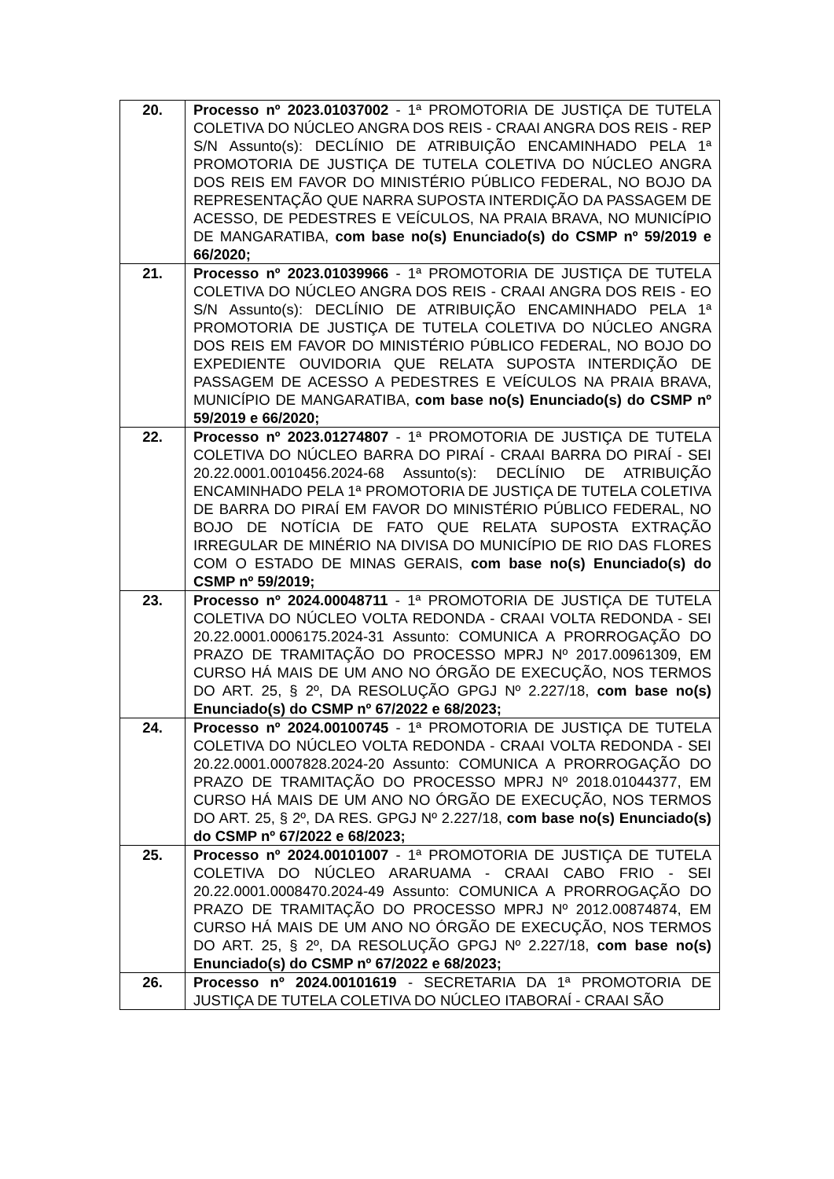| 20. | Processo nº 2023.01037002 - 1ª PROMOTORIA DE JUSTIÇA DE TUTELA COLETIVA DO NÚCLEO ANGRA DOS REIS - CRAAI ANGRA DOS REIS - REP S/N Assunto(s): DECLÍNIO DE ATRIBUIÇÃO ENCAMINHADO PELA 1ª PROMOTORIA DE JUSTIÇA DE TUTELA COLETIVA DO NÚCLEO ANGRA DOS REIS EM FAVOR DO MINISTÉRIO PÚBLICO FEDERAL, NO BOJO DA REPRESENTAÇÃO QUE NARRA SUPOSTA INTERDIÇÃO DA PASSAGEM DE ACESSO, DE PEDESTRES E VEÍCULOS, NA PRAIA BRAVA, NO MUNICÍPIO DE MANGARATIBA, com base no(s) Enunciado(s) do CSMP nº 59/2019 e 66/2020; |
| 21. | Processo nº 2023.01039966 - 1ª PROMOTORIA DE JUSTIÇA DE TUTELA COLETIVA DO NÚCLEO ANGRA DOS REIS - CRAAI ANGRA DOS REIS - EO S/N Assunto(s): DECLÍNIO DE ATRIBUIÇÃO ENCAMINHADO PELA 1ª PROMOTORIA DE JUSTIÇA DE TUTELA COLETIVA DO NÚCLEO ANGRA DOS REIS EM FAVOR DO MINISTÉRIO PÚBLICO FEDERAL, NO BOJO DO EXPEDIENTE OUVIDORIA QUE RELATA SUPOSTA INTERDIÇÃO DE PASSAGEM DE ACESSO A PEDESTRES E VEÍCULOS NA PRAIA BRAVA, MUNICÍPIO DE MANGARATIBA, com base no(s) Enunciado(s) do CSMP nº 59/2019 e 66/2020; |
| 22. | Processo nº 2023.01274807 - 1ª PROMOTORIA DE JUSTIÇA DE TUTELA COLETIVA DO NÚCLEO BARRA DO PIRAÍ - CRAAI BARRA DO PIRAÍ - SEI 20.22.0001.0010456.2024-68 Assunto(s): DECLÍNIO DE ATRIBUIÇÃO ENCAMINHADO PELA 1ª PROMOTORIA DE JUSTIÇA DE TUTELA COLETIVA DE BARRA DO PIRAÍ EM FAVOR DO MINISTÉRIO PÚBLICO FEDERAL, NO BOJO DE NOTÍCIA DE FATO QUE RELATA SUPOSTA EXTRAÇÃO IRREGULAR DE MINÉRIO NA DIVISA DO MUNICÍPIO DE RIO DAS FLORES COM O ESTADO DE MINAS GERAIS, com base no(s) Enunciado(s) do CSMP nº 59/2019; |
| 23. | Processo nº 2024.00048711 - 1ª PROMOTORIA DE JUSTIÇA DE TUTELA COLETIVA DO NÚCLEO VOLTA REDONDA - CRAAI VOLTA REDONDA - SEI 20.22.0001.0006175.2024-31 Assunto: COMUNICA A PRORROGAÇÃO DO PRAZO DE TRAMITAÇÃO DO PROCESSO MPRJ Nº 2017.00961309, EM CURSO HÁ MAIS DE UM ANO NO ÓRGÃO DE EXECUÇÃO, NOS TERMOS DO ART. 25, § 2º, DA RESOLUÇÃO GPGJ Nº 2.227/18, com base no(s) Enunciado(s) do CSMP nº 67/2022 e 68/2023; |
| 24. | Processo nº 2024.00100745 - 1ª PROMOTORIA DE JUSTIÇA DE TUTELA COLETIVA DO NÚCLEO VOLTA REDONDA - CRAAI VOLTA REDONDA - SEI 20.22.0001.0007828.2024-20 Assunto: COMUNICA A PRORROGAÇÃO DO PRAZO DE TRAMITAÇÃO DO PROCESSO MPRJ Nº 2018.01044377, EM CURSO HÁ MAIS DE UM ANO NO ÓRGÃO DE EXECUÇÃO, NOS TERMOS DO ART. 25, § 2º, DA RES. GPGJ Nº 2.227/18, com base no(s) Enunciado(s) do CSMP nº 67/2022 e 68/2023; |
| 25. | Processo nº 2024.00101007 - 1ª PROMOTORIA DE JUSTIÇA DE TUTELA COLETIVA DO NÚCLEO ARARUAMA - CRAAI CABO FRIO - SEI 20.22.0001.0008470.2024-49 Assunto: COMUNICA A PRORROGAÇÃO DO PRAZO DE TRAMITAÇÃO DO PROCESSO MPRJ Nº 2012.00874874, EM CURSO HÁ MAIS DE UM ANO NO ÓRGÃO DE EXECUÇÃO, NOS TERMOS DO ART. 25, § 2º, DA RESOLUÇÃO GPGJ Nº 2.227/18, com base no(s) Enunciado(s) do CSMP nº 67/2022 e 68/2023; |
| 26. | Processo nº 2024.00101619 - SECRETARIA DA 1ª PROMOTORIA DE JUSTIÇA DE TUTELA COLETIVA DO NÚCLEO ITABORAÍ - CRAAI SÃO |